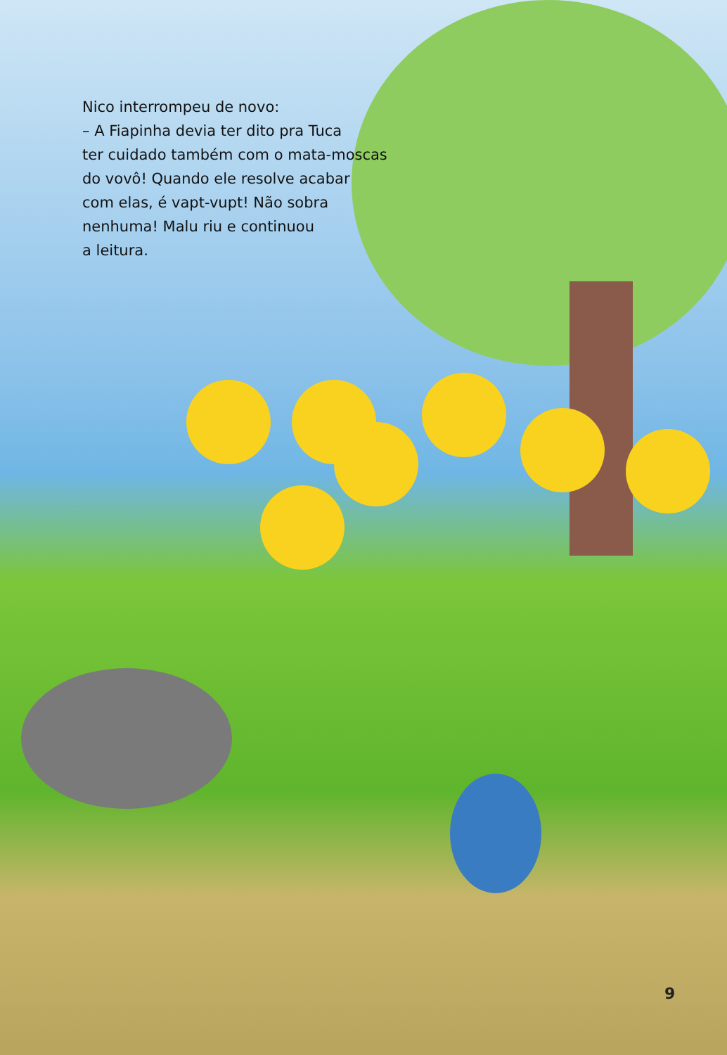Nico interrompeu de novo:
– A Fiapinha devia ter dito pra Tuca
ter cuidado também com o mata-moscas
do vovô! Quando ele resolve acabar
com elas, é vapt-vupt! Não sobra
nenhuma! Malu riu e continuou
a leitura.
9